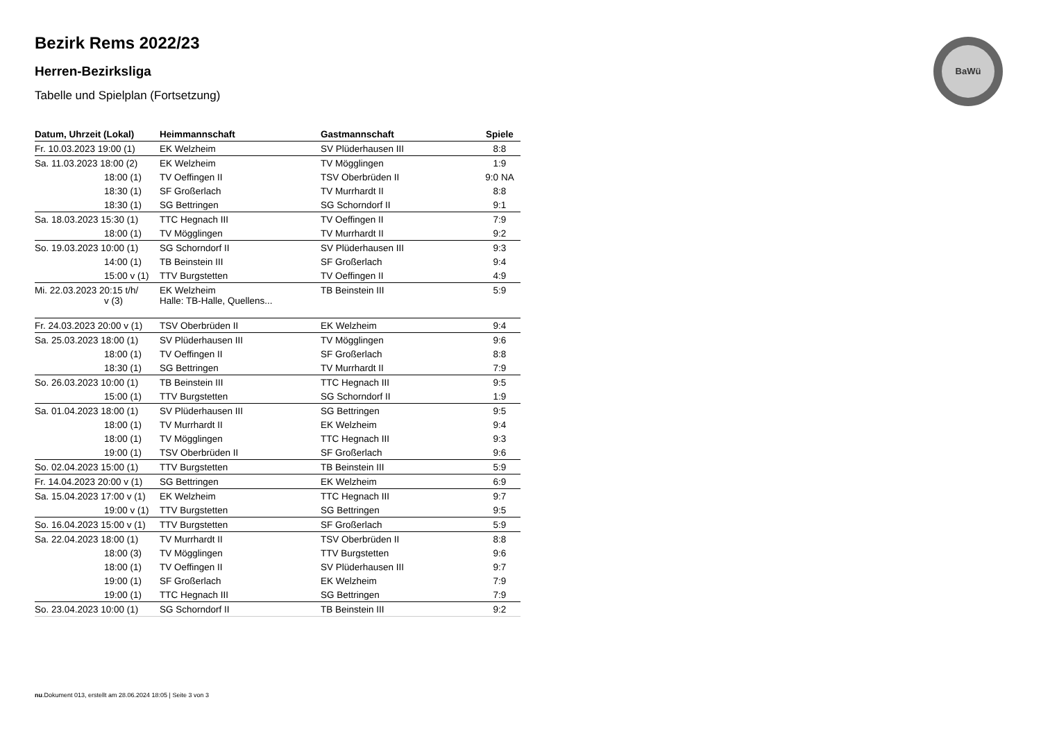BaWü
Bezirk Rems 2022/23
Herren-Bezirksliga
Tabelle und Spielplan (Fortsetzung)
| Datum, Uhrzeit (Lokal) | Heimmannschaft | Gastmannschaft | Spiele |
| --- | --- | --- | --- |
| Fr. 10.03.2023 19:00 (1) | EK Welzheim | SV Plüderhausen III | 8:8 |
| Sa. 11.03.2023 18:00 (2) | EK Welzheim | TV Mögglingen | 1:9 |
| 18:00 (1) | TV Oeffingen II | TSV Oberbrüden II | 9:0 NA |
| 18:30 (1) | SF Großerlach | TV Murrhardt II | 8:8 |
| 18:30 (1) | SG Bettringen | SG Schorndorf II | 9:1 |
| Sa. 18.03.2023 15:30 (1) | TTC Hegnach III | TV Oeffingen II | 7:9 |
| 18:00 (1) | TV Mögglingen | TV Murrhardt II | 9:2 |
| So. 19.03.2023 10:00 (1) | SG Schorndorf II | SV Plüderhausen III | 9:3 |
| 14:00 (1) | TB Beinstein III | SF Großerlach | 9:4 |
| 15:00 v (1) | TTV Burgstetten | TV Oeffingen II | 4:9 |
| Mi. 22.03.2023 20:15 t/h/ v (3) | EK Welzheim Halle: TB-Halle, Quellens... | TB Beinstein III | 5:9 |
| Fr. 24.03.2023 20:00 v (1) | TSV Oberbrüden II | EK Welzheim | 9:4 |
| Sa. 25.03.2023 18:00 (1) | SV Plüderhausen III | TV Mögglingen | 9:6 |
| 18:00 (1) | TV Oeffingen II | SF Großerlach | 8:8 |
| 18:30 (1) | SG Bettringen | TV Murrhardt II | 7:9 |
| So. 26.03.2023 10:00 (1) | TB Beinstein III | TTC Hegnach III | 9:5 |
| 15:00 (1) | TTV Burgstetten | SG Schorndorf II | 1:9 |
| Sa. 01.04.2023 18:00 (1) | SV Plüderhausen III | SG Bettringen | 9:5 |
| 18:00 (1) | TV Murrhardt II | EK Welzheim | 9:4 |
| 18:00 (1) | TV Mögglingen | TTC Hegnach III | 9:3 |
| 19:00 (1) | TSV Oberbrüden II | SF Großerlach | 9:6 |
| So. 02.04.2023 15:00 (1) | TTV Burgstetten | TB Beinstein III | 5:9 |
| Fr. 14.04.2023 20:00 v (1) | SG Bettringen | EK Welzheim | 6:9 |
| Sa. 15.04.2023 17:00 v (1) | EK Welzheim | TTC Hegnach III | 9:7 |
| 19:00 v (1) | TTV Burgstetten | SG Bettringen | 9:5 |
| So. 16.04.2023 15:00 v (1) | TTV Burgstetten | SF Großerlach | 5:9 |
| Sa. 22.04.2023 18:00 (1) | TV Murrhardt II | TSV Oberbrüden II | 8:8 |
| 18:00 (3) | TV Mögglingen | TTV Burgstetten | 9:6 |
| 18:00 (1) | TV Oeffingen II | SV Plüderhausen III | 9:7 |
| 19:00 (1) | SF Großerlach | EK Welzheim | 7:9 |
| 19:00 (1) | TTC Hegnach III | SG Bettringen | 7:9 |
| So. 23.04.2023 10:00 (1) | SG Schorndorf II | TB Beinstein III | 9:2 |
nu.Dokument 013, erstellt am 28.06.2024 18:05 | Seite 3 von 3